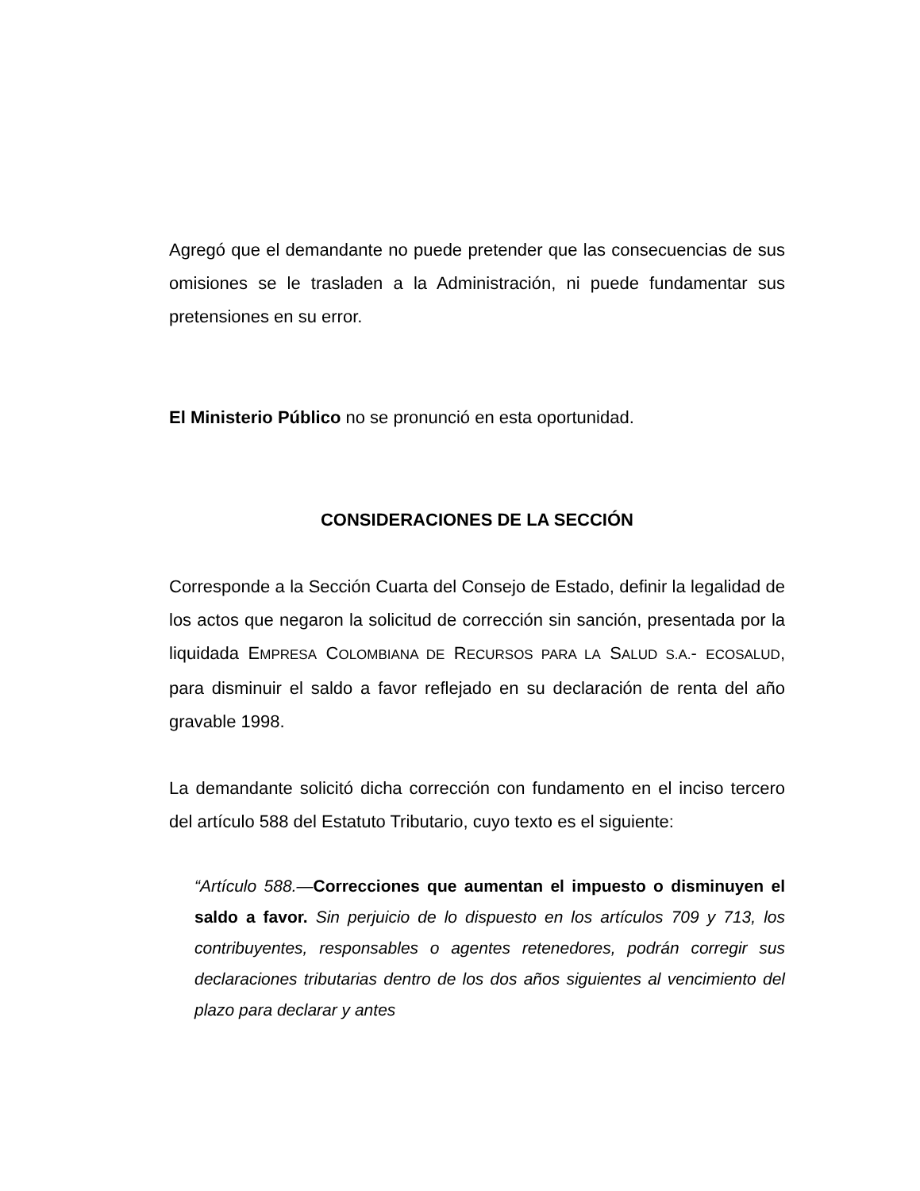Agregó que el demandante no puede pretender que las consecuencias de sus omisiones se le trasladen a la Administración, ni puede fundamentar sus pretensiones en su error.
El Ministerio Público no se pronunció en esta oportunidad.
CONSIDERACIONES DE LA SECCIÓN
Corresponde a la Sección Cuarta del Consejo de Estado, definir la legalidad de los actos que negaron la solicitud de corrección sin sanción, presentada por la liquidada EMPRESA COLOMBIANA DE RECURSOS PARA LA SALUD S.A.- ECOSALUD, para disminuir el saldo a favor reflejado en su declaración de renta del año gravable 1998.
La demandante solicitó dicha corrección con fundamento en el inciso tercero del artículo 588 del Estatuto Tributario, cuyo texto es el siguiente:
“Artículo 588.—Correcciones que aumentan el impuesto o disminuyen el saldo a favor. Sin perjuicio de lo dispuesto en los artículos 709 y 713, los contribuyentes, responsables o agentes retenedores, podrán corregir sus declaraciones tributarias dentro de los dos años siguientes al vencimiento del plazo para declarar y antes